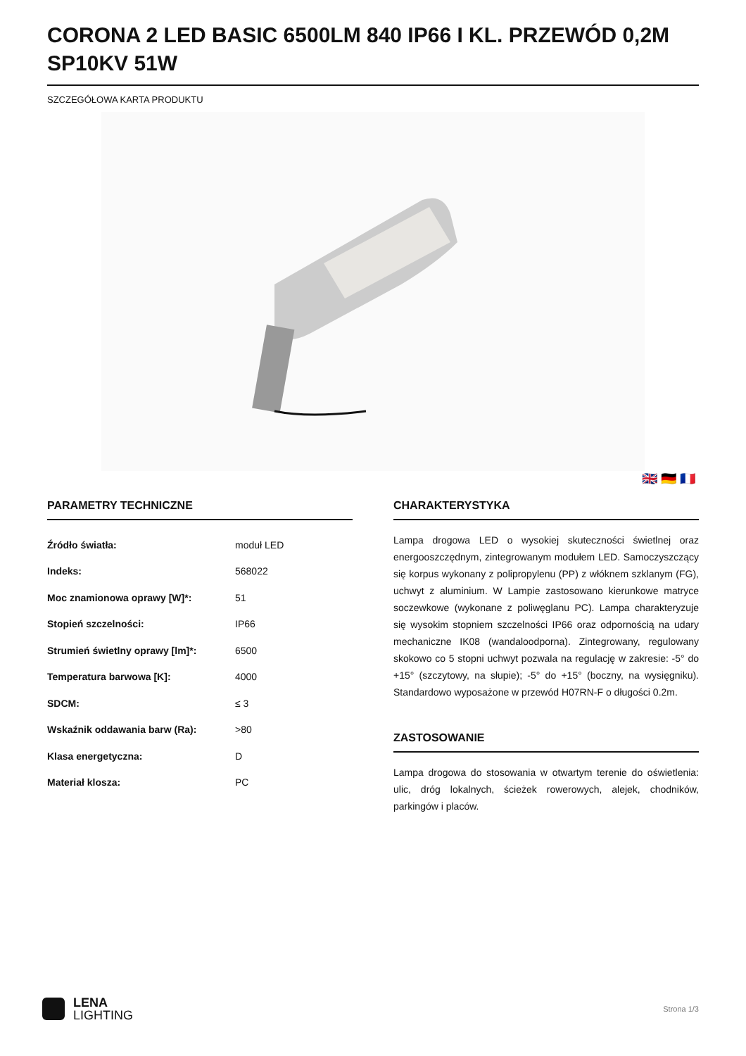CORONA 2 LED BASIC 6500LM 840 IP66 I KL. PRZEWÓD 0,2M SP10KV 51W
SZCZEGÓŁOWA KARTA PRODUKTU
🇬🇧 🇩🇪 🇫🇷
PARAMETRY TECHNICZNE
| Źródło światła: | moduł LED |
| Indeks: | 568022 |
| Moc znamionowa oprawy [W]*: | 51 |
| Stopień szczelności: | IP66 |
| Strumień świetlny oprawy [lm]*: | 6500 |
| Temperatura barwowa [K]: | 4000 |
| SDCM: | ≤ 3 |
| Wskaźnik oddawania barw (Ra): | >80 |
| Klasa energetyczna: | D |
| Materiał klosza: | PC |
CHARAKTERYSTYKA
Lampa drogowa LED o wysokiej skuteczności świetlnej oraz energooszczędnym, zintegrowanym modułem LED. Samoczyszczący się korpus wykonany z polipropylenu (PP) z włóknem szklanym (FG), uchwyt z aluminium. W Lampie zastosowano kierunkowe matryce soczewkowe (wykonane z poliwęglanu PC). Lampa charakteryzuje się wysokim stopniem szczelności IP66 oraz odpornością na udary mechaniczne IK08 (wandaloodporna). Zintegrowany, regulowany skokowo co 5 stopni uchwyt pozwala na regulację w zakresie: -5° do +15° (szczytowy, na słupie); -5° do +15° (boczny, na wysięgniku). Standardowo wyposażone w przewód H07RN-F o długości 0.2m.
ZASTOSOWANIE
Lampa drogowa do stosowania w otwartym terenie do oświetlenia: ulic, dróg lokalnych, ścieżek rowerowych, alejek, chodników, parkingów i placów.
LENA
LIGHTING
Strona 1/3